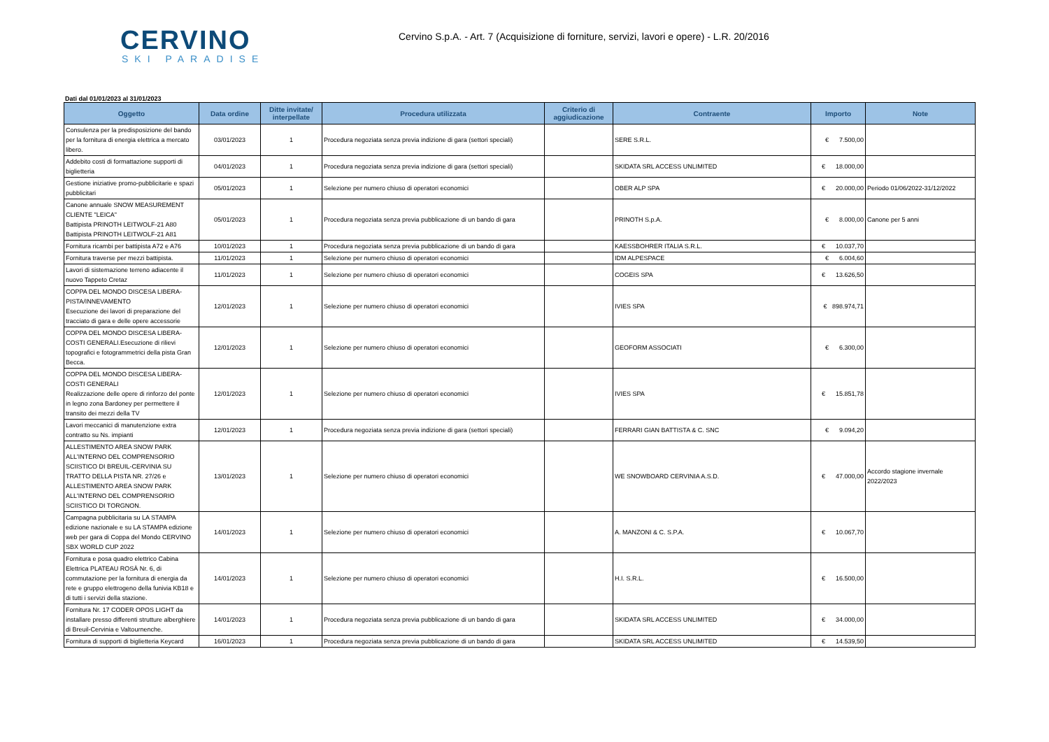CERVINO
SKI PARADISE
Cervino S.p.A. - Art. 7 (Acquisizione di forniture, servizi, lavori e opere) - L.R. 20/2016
Dati dal 01/01/2023 al 31/01/2023
| Oggetto | Data ordine | Ditte invitate/ interpellate | Procedura utilizzata | Criterio di aggiudicazione | Contraente | Importo | Note |
| --- | --- | --- | --- | --- | --- | --- | --- |
| Consulenza per la predisposizione del bando per la fornitura di energia elettrica a mercato libero. | 03/01/2023 | 1 | Procedura negoziata senza previa indizione di gara (settori speciali) | | SERE S.R.L. | € 7.500,00 | |
| Addebito costi di formattazione supporti di biglietteria | 04/01/2023 | 1 | Procedura negoziata senza previa indizione di gara (settori speciali) | | SKIDATA SRL ACCESS UNLIMITED | € 18.000,00 | |
| Gestione iniziative promo-pubblicitarie e spazi pubblicitari | 05/01/2023 | 1 | Selezione per numero chiuso di operatori economici | | OBER ALP SPA | € 20.000,00 | Periodo 01/06/2022-31/12/2022 |
| Canone annuale SNOW MEASUREMENT CLIENTE "LEICA" Battipista PRINOTH LEITWOLF-21 A80 Battipista PRINOTH LEITWOLF-21 A81 | 05/01/2023 | 1 | Procedura negoziata senza previa pubblicazione di un bando di gara | | PRINOTH S.p.A. | € 8.000,00 | Canone per 5 anni |
| Fornitura ricambi per battipista A72 e A76 | 10/01/2023 | 1 | Procedura negoziata senza previa pubblicazione di un bando di gara | | KAESSBOHRER ITALIA S.R.L. | € 10.037,70 | |
| Fornitura traverse per mezzi battipista. | 11/01/2023 | 1 | Selezione per numero chiuso di operatori economici | | IDM ALPESPACE | € 6.004,60 | |
| Lavori di sistemazione terreno adiacente il nuovo Tappeto Cretaz | 11/01/2023 | 1 | Selezione per numero chiuso di operatori economici | | COGEIS SPA | € 13.626,50 | |
| COPPA DEL MONDO DISCESA LIBERA-PISTA/INNEVAMENTO Esecuzione dei lavori di preparazione del tracciato di gara e delle opere accessorie | 12/01/2023 | 1 | Selezione per numero chiuso di operatori economici | | IVIES SPA | € 898.974,71 | |
| COPPA DEL MONDO DISCESA LIBERA-COSTI GENERALI.Esecuzione di rilievi topografici e fotogrammetrici della pista Gran Becca. | 12/01/2023 | 1 | Selezione per numero chiuso di operatori economici | | GEOFORM ASSOCIATI | € 6.300,00 | |
| COPPA DEL MONDO DISCESA LIBERA-COSTI GENERALI Realizzazione delle opere di rinforzo del ponte in legno zona Bardoney per permettere il transito dei mezzi della TV | 12/01/2023 | 1 | Selezione per numero chiuso di operatori economici | | IVIES SPA | € 15.851,78 | |
| Lavori meccanici di manutenzione extra contratto su Ns. impianti | 12/01/2023 | 1 | Procedura negoziata senza previa indizione di gara (settori speciali) | | FERRARI GIAN BATTISTA & C. SNC | € 9.094,20 | |
| ALLESTIMENTO AREA SNOW PARK ALL'INTERNO DEL COMPRENSORIO SCIISTICO DI BREUIL-CERVINIA SU TRATTO DELLA PISTA NR. 27/26 e ALLESTIMENTO AREA SNOW PARK ALL'INTERNO DEL COMPRENSORIO SCIISTICO DI TORGNON. | 13/01/2023 | 1 | Selezione per numero chiuso di operatori economici | | WE SNOWBOARD CERVINIA A.S.D. | € 47.000,00 | Accordo stagione invernale 2022/2023 |
| Campagna pubblicitaria su LA STAMPA edizione nazionale e su LA STAMPA edizione web per gara di Coppa del Mondo CERVINO SBX WORLD CUP 2022 | 14/01/2023 | 1 | Selezione per numero chiuso di operatori economici | | A. MANZONI & C. S.P.A. | € 10.067,70 | |
| Fornitura e posa quadro elettrico Cabina Elettrica PLATEAU ROSÀ Nr. 6, di commutazione per la fornitura di energia da rete e gruppo elettrogeno della funivia KB18 e di tutti i servizi della stazione. | 14/01/2023 | 1 | Selezione per numero chiuso di operatori economici | | H.I. S.R.L. | € 16.500,00 | |
| Fornitura Nr. 17 CODER OPOS LIGHT da installare presso differenti strutture alberghiere di Breuil-Cervinia e Valtournenche. | 14/01/2023 | 1 | Procedura negoziata senza previa pubblicazione di un bando di gara | | SKIDATA SRL ACCESS UNLIMITED | € 34.000,00 | |
| Fornitura di supporti di biglietteria Keycard | 16/01/2023 | 1 | Procedura negoziata senza previa pubblicazione di un bando di gara | | SKIDATA SRL ACCESS UNLIMITED | € 14.539,50 | |